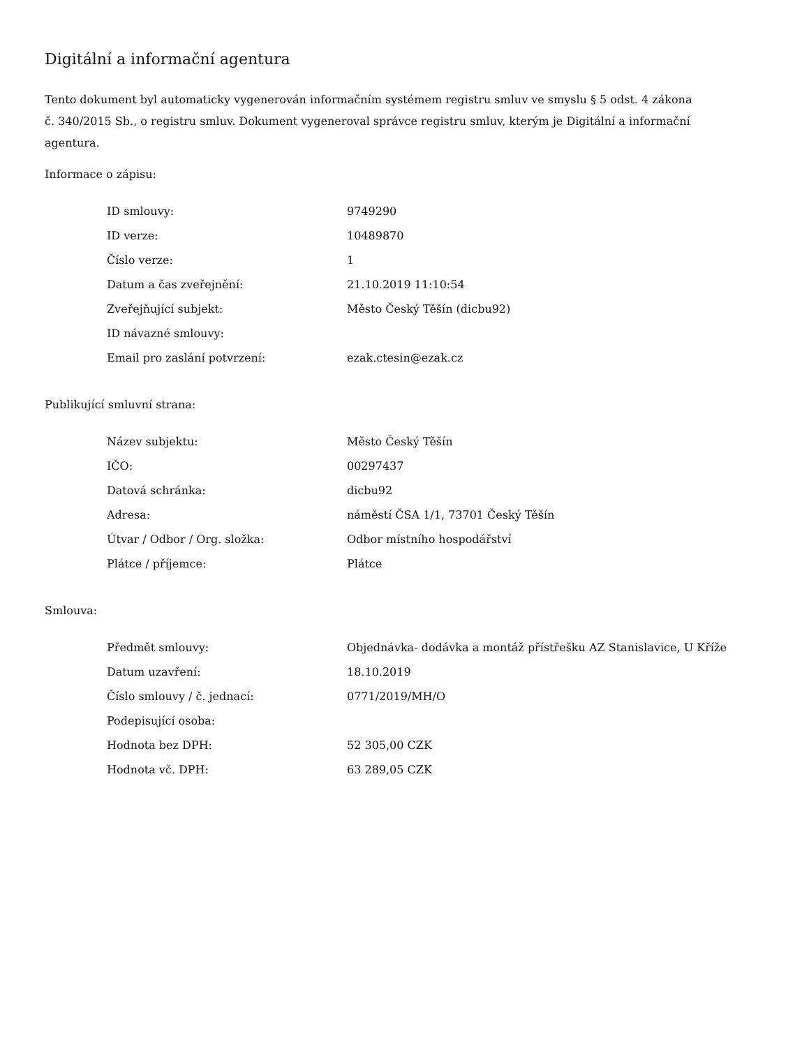Digitální a informační agentura
Tento dokument byl automaticky vygenerován informačním systémem registru smluv ve smyslu § 5 odst. 4 zákona
č. 340/2015 Sb., o registru smluv. Dokument vygeneroval správce registru smluv, kterým je Digitální a informační agentura.
Informace o zápisu:
| ID smlouvy: | 9749290 |
| ID verze: | 10489870 |
| Číslo verze: | 1 |
| Datum a čas zveřejnění: | 21.10.2019 11:10:54 |
| Zveřejňující subjekt: | Město Český Těšín (dicbu92) |
| ID návazné smlouvy: | |
| Email pro zaslání potvrzení: | ezak.ctesin@ezak.cz |
Publikující smluvní strana:
| Název subjektu: | Město Český Těšín |
| IČO: | 00297437 |
| Datová schránka: | dicbu92 |
| Adresa: | náměstí ČSA 1/1, 73701 Český Těšín |
| Útvar / Odbor / Org. složka: | Odbor místního hospodářství |
| Plátce / příjemce: | Plátce |
Smlouva:
| Předmět smlouvy: | Objednávka- dodávka a montáž přístřešku AZ Stanislavice, U Kříže |
| Datum uzavření: | 18.10.2019 |
| Číslo smlouvy / č. jednací: | 0771/2019/MH/O |
| Podepisující osoba: | |
| Hodnota bez DPH: | 52 305,00 CZK |
| Hodnota vč. DPH: | 63 289,05 CZK |